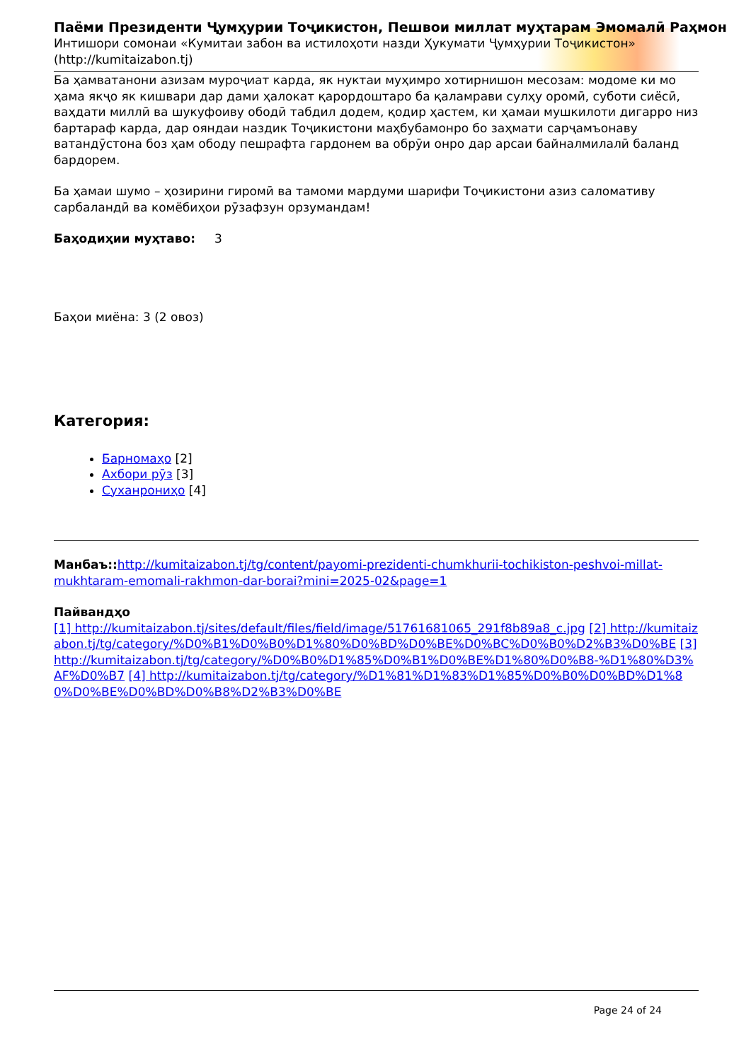Паёми Президенти Ҷумҳурии Тоҷикистон, Пешвои миллат муҳтарам Эмомалӣ Раҳмон
Интишори сомонаи «Кумитаи забон ва истилоҳоти назди Ҳукумати Ҷумҳурии Тоҷикистон» (http://kumitaizabon.tj)
Ба ҳамватанони азизам муроҷиат карда, як нуктаи муҳимро хотирнишон месозам: модоме ки мо ҳама якҷо як кишвари дар дами ҳалокат қарордоштаро ба қаламрави сулҳу оромӣ, суботи сиёсӣ, ваҳдати миллӣ ва шукуфоиву ободӣ табдил додем, қодир ҳастем, ки ҳамаи мушкилоти дигарро низ бартараф карда, дар ояндаи наздик Тоҷикистони маҳбубамонро бо заҳмати сарҷамъонаву ватандӯстона боз ҳам ободу пешрафта гардонем ва обрӯи онро дар арсаи байналмилалӣ баланд бардорем.
Ба ҳамаи шумо – ҳозирини гиромӣ ва тамоми мардуми шарифи Тоҷикистони азиз саломативу сарбаландӣ ва комёбиҳои рӯзафзун орзумандам!
Баҳодиҳии муҳтаво: 3
Баҳои миёна: 3 (2 овоз)
Категория:
Барномаҳо [2]
Ахбори рӯз [3]
Суханрониҳо [4]
Манбаъ:: http://kumitaizabon.tj/tg/content/payomi-prezidenti-chumkhurii-tochikiston-peshvoi-millat-mukhtaram-emomali-rakhmon-dar-borai?mini=2025-02&page=1
Пайвандҳо
[1] http://kumitaizabon.tj/sites/default/files/field/image/51761681065_291f8b89a8_c.jpg [2] http://kumitaizabon.tj/tg/category/%D0%B1%D0%B0%D1%80%D0%BD%D0%BE%D0%BC%D0%B0%D2%B3%D0%BE [3] http://kumitaizabon.tj/tg/category/%D0%B0%D1%85%D0%B1%D0%BE%D1%80%D0%B8-%D1%80%D3%AF%D0%B7 [4] http://kumitaizabon.tj/tg/category/%D1%81%D1%83%D1%85%D0%B0%D0%BD%D1%80%D0%BE%D0%BD%D0%B8%D2%B3%D0%BE
Page 24 of 24